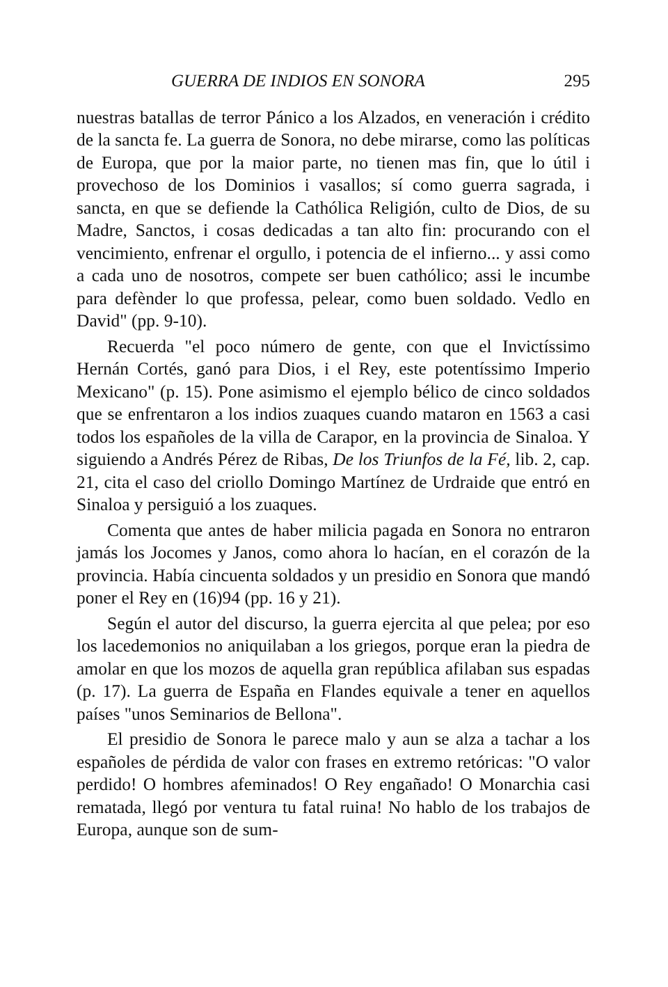GUERRA DE INDIOS EN SONORA 295
nuestras batallas de terror Pánico a los Alzados, en veneración i crédito de la sancta fe. La guerra de Sonora, no debe mirarse, como las políticas de Europa, que por la maior parte, no tienen mas fin, que lo útil i provechoso de los Dominios i vasallos; sí como guerra sagrada, i sancta, en que se defiende la Cathólica Religión, culto de Dios, de su Madre, Sanctos, i cosas dedicadas a tan alto fin: procurando con el vencimiento, enfrenar el orgullo, i potencia de el infierno... y assi como a cada uno de nosotros, compete ser buen cathólico; assi le incumbe para defènder lo que professa, pelear, como buen soldado. Vedlo en David" (pp. 9-10).
Recuerda "el poco número de gente, con que el Invictíssimo Hernán Cortés, ganó para Dios, i el Rey, este potentíssimo Imperio Mexicano" (p. 15). Pone asimismo el ejemplo bélico de cinco soldados que se enfrentaron a los indios zuaques cuando mataron en 1563 a casi todos los españoles de la villa de Carapor, en la provincia de Sinaloa. Y siguiendo a Andrés Pérez de Ribas, De los Triunfos de la Fé, lib. 2, cap. 21, cita el caso del criollo Domingo Martínez de Urdraide que entró en Sinaloa y persiguió a los zuaques.
Comenta que antes de haber milicia pagada en Sonora no entraron jamás los Jocomes y Janos, como ahora lo hacían, en el corazón de la provincia. Había cincuenta soldados y un presidio en Sonora que mandó poner el Rey en (16)94 (pp. 16 y 21).
Según el autor del discurso, la guerra ejercita al que pelea; por eso los lacedemonios no aniquilaban a los griegos, porque eran la piedra de amolar en que los mozos de aquella gran república afilaban sus espadas (p. 17). La guerra de España en Flandes equivale a tener en aquellos países "unos Seminarios de Bellona".
El presidio de Sonora le parece malo y aun se alza a tachar a los españoles de pérdida de valor con frases en extremo retóricas: "O valor perdido! O hombres afeminados! O Rey engañado! O Monarchia casi rematada, llegó por ventura tu fatal ruina! No hablo de los trabajos de Europa, aunque son de sum-